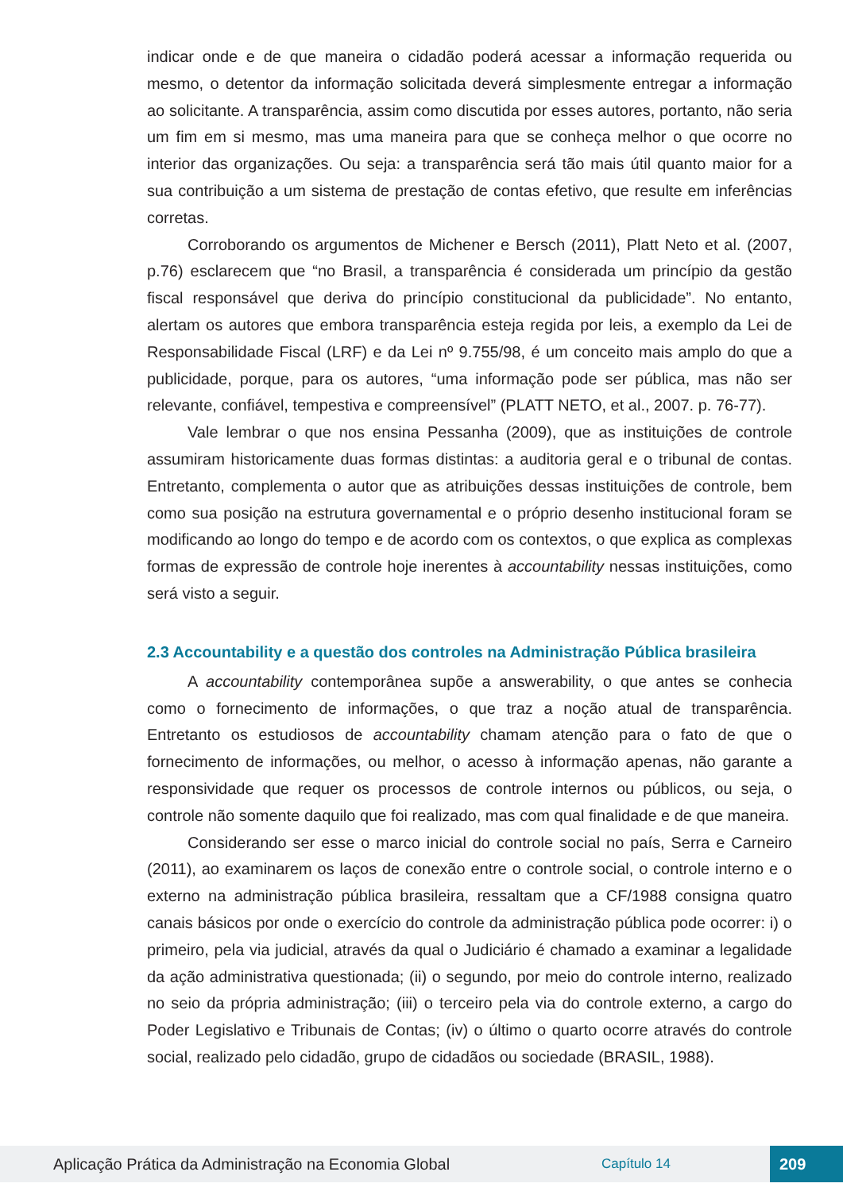indicar onde e de que maneira o cidadão poderá acessar a informação requerida ou mesmo, o detentor da informação solicitada deverá simplesmente entregar a informação ao solicitante. A transparência, assim como discutida por esses autores, portanto, não seria um fim em si mesmo, mas uma maneira para que se conheça melhor o que ocorre no interior das organizações. Ou seja: a transparência será tão mais útil quanto maior for a sua contribuição a um sistema de prestação de contas efetivo, que resulte em inferências corretas.
Corroborando os argumentos de Michener e Bersch (2011), Platt Neto et al. (2007, p.76) esclarecem que “no Brasil, a transparência é considerada um princípio da gestão fiscal responsável que deriva do princípio constitucional da publicidade”. No entanto, alertam os autores que embora transparência esteja regida por leis, a exemplo da Lei de Responsabilidade Fiscal (LRF) e da Lei nº 9.755/98, é um conceito mais amplo do que a publicidade, porque, para os autores, “uma informação pode ser pública, mas não ser relevante, confiável, tempestiva e compreensível” (PLATT NETO, et al., 2007. p. 76-77).
Vale lembrar o que nos ensina Pessanha (2009), que as instituições de controle assumiram historicamente duas formas distintas: a auditoria geral e o tribunal de contas. Entretanto, complementa o autor que as atribuições dessas instituições de controle, bem como sua posição na estrutura governamental e o próprio desenho institucional foram se modificando ao longo do tempo e de acordo com os contextos, o que explica as complexas formas de expressão de controle hoje inerentes à accountability nessas instituições, como será visto a seguir.
2.3 Accountability e a questão dos controles na Administração Pública brasileira
A accountability contemporânea supõe a answerability, o que antes se conhecia como o fornecimento de informações, o que traz a noção atual de transparência. Entretanto os estudiosos de accountability chamam atenção para o fato de que o fornecimento de informações, ou melhor, o acesso à informação apenas, não garante a responsividade que requer os processos de controle internos ou públicos, ou seja, o controle não somente daquilo que foi realizado, mas com qual finalidade e de que maneira.
Considerando ser esse o marco inicial do controle social no país, Serra e Carneiro (2011), ao examinarem os laços de conexão entre o controle social, o controle interno e o externo na administração pública brasileira, ressaltam que a CF/1988 consigna quatro canais básicos por onde o exercício do controle da administração pública pode ocorrer: i) o primeiro, pela via judicial, através da qual o Judiciário é chamado a examinar a legalidade da ação administrativa questionada; (ii) o segundo, por meio do controle interno, realizado no seio da própria administração; (iii) o terceiro pela via do controle externo, a cargo do Poder Legislativo e Tribunais de Contas; (iv) o último o quarto ocorre através do controle social, realizado pelo cidadão, grupo de cidadãos ou sociedade (BRASIL, 1988).
Aplicação Prática da Administração na Economia Global Capítulo 14 209